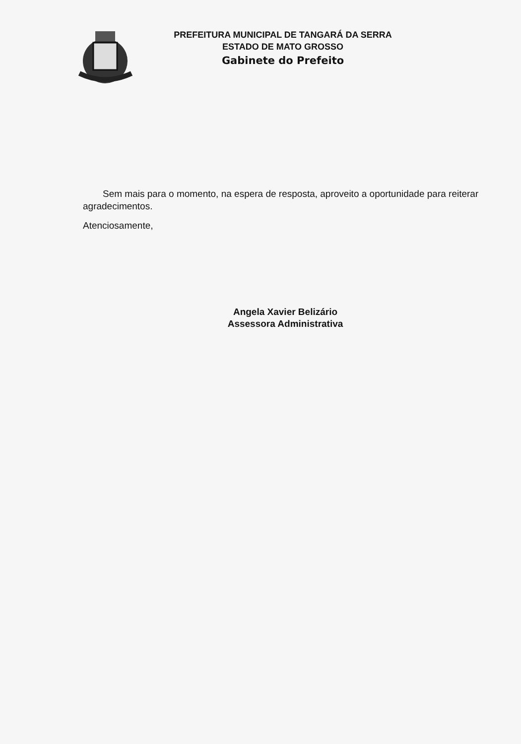PREFEITURA MUNICIPAL DE TANGARÁ DA SERRA
ESTADO DE MATO GROSSO
Gabinete do Prefeito
Sem mais para o momento, na espera de resposta, aproveito a oportunidade para reiterar agradecimentos.
Atenciosamente,
Angela Xavier Belizário
Assessora Administrativa